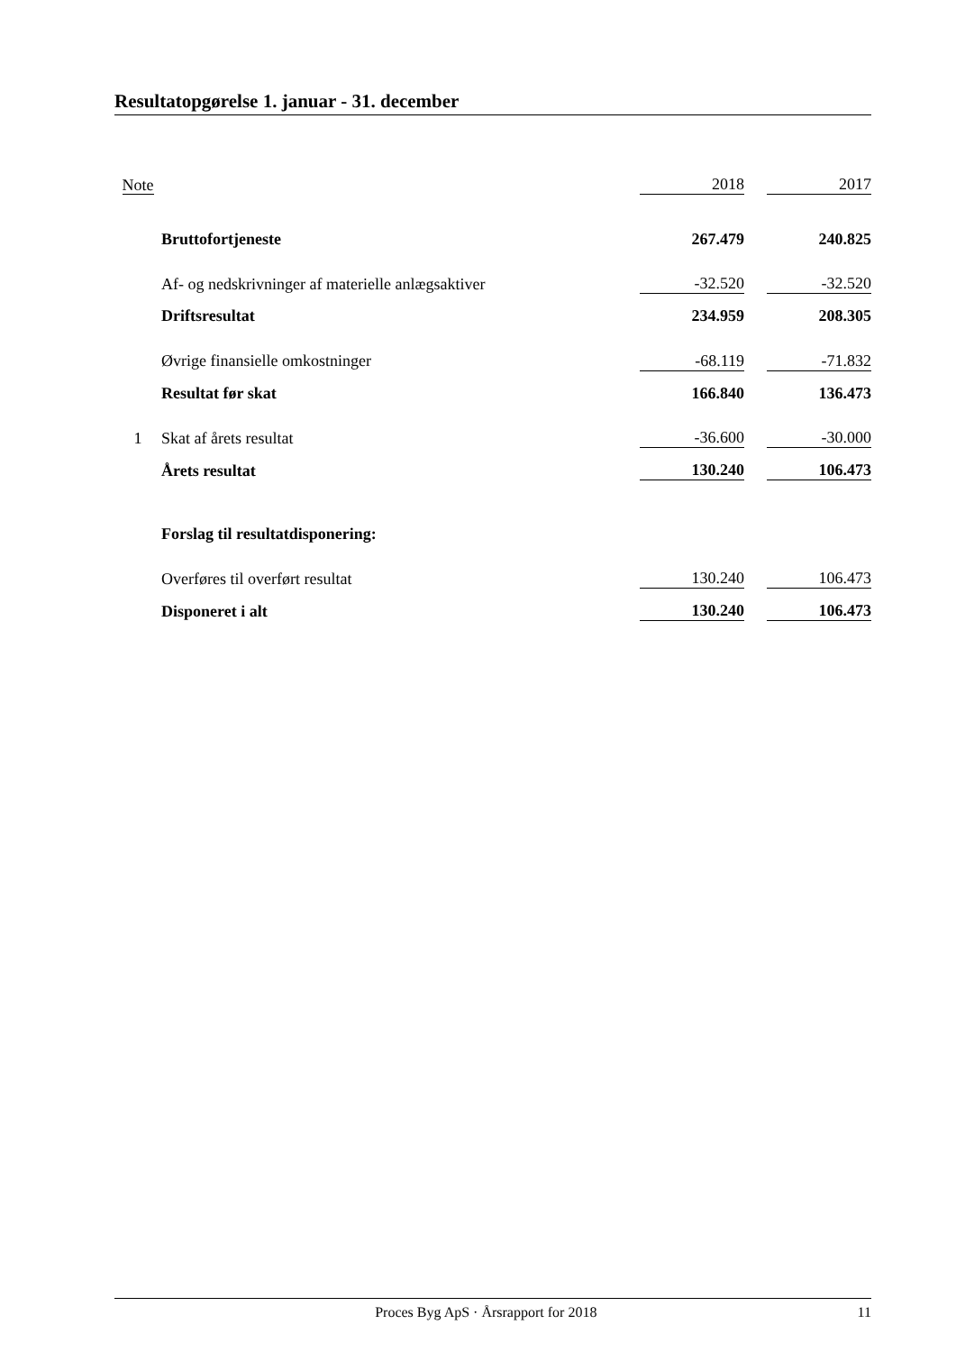Resultatopgørelse 1. januar - 31. december
| Note | | 2018 | | 2017 |
| | Bruttofortjeneste | 267.479 | | 240.825 |
| | Af- og nedskrivninger af materielle anlægsaktiver | -32.520 | | -32.520 |
| | Driftsresultat | 234.959 | | 208.305 |
| | Øvrige finansielle omkostninger | -68.119 | | -71.832 |
| | Resultat før skat | 166.840 | | 136.473 |
| 1 | Skat af årets resultat | -36.600 | | -30.000 |
| | Årets resultat | 130.240 | | 106.473 |
| | Forslag til resultatdisponering: | | | |
| | Overføres til overført resultat | 130.240 | | 106.473 |
| | Disponeret i alt | 130.240 | | 106.473 |
Proces Byg ApS · Årsrapport for 2018 11